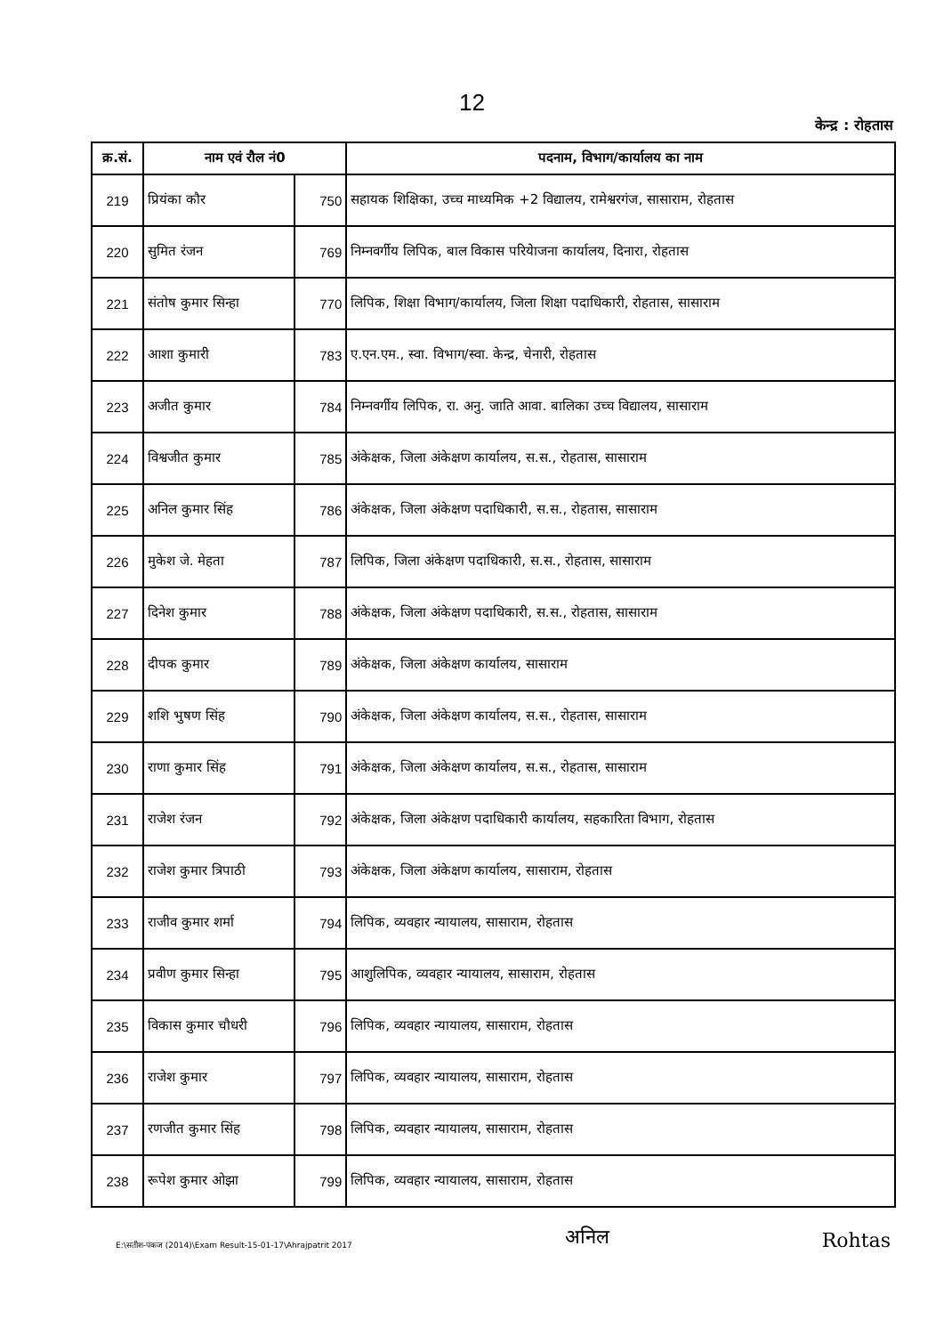12
केन्द्र : रोहतास
| क्र.सं. | नाम एवं रौल नं0 | | पदनाम, विभाग/कार्यालय का नाम |
| --- | --- | --- | --- |
| 219 | प्रियंका कौर | 750 | सहायक शिक्षिका, उच्च माध्यमिक +2 विद्यालय, रामेश्वरगंज, सासाराम, रोहतास |
| 220 | सुमित रंजन | 769 | निम्नवर्गीय लिपिक, बाल विकास परियेाजना कार्यालय, दिनारा, रोहतास |
| 221 | संतोष कुमार सिन्हा | 770 | लिपिक, शिक्षा विभाग/कार्यालय, जिला शिक्षा पदाधिकारी, रोहतास, सासाराम |
| 222 | आशा कुमारी | 783 | ए.एन.एम., स्वा. विभाग/स्वा. केन्द्र, चेनारी, रोहतास |
| 223 | अजीत कुमार | 784 | निम्नवर्गीय लिपिक, रा. अनु. जाति आवा. बालिका उच्च विद्यालय, सासाराम |
| 224 | विश्वजीत कुमार | 785 | अंकेक्षक, जिला अंकेक्षण कार्यालय, स.स., रोहतास, सासाराम |
| 225 | अनिल कुमार सिंह | 786 | अंकेक्षक, जिला अंकेक्षण पदाधिकारी, स.स., रोहतास, सासाराम |
| 226 | मुकेश जे. मेहता | 787 | लिपिक, जिला अंकेक्षण पदाधिकारी, स.स., रोहतास, सासाराम |
| 227 | दिनेश कुमार | 788 | अंकेक्षक, जिला अंकेक्षण पदाधिकारी, स.स., रोहतास, सासाराम |
| 228 | दीपक कुमार | 789 | अंकेक्षक, जिला अंकेक्षण कार्यालय, सासाराम |
| 229 | शशि भुषण सिंह | 790 | अंकेक्षक, जिला अंकेक्षण कार्यालय, स.स., रोहतास, सासाराम |
| 230 | राणा कुमार सिंह | 791 | अंकेक्षक, जिला अंकेक्षण कार्यालय, स.स., रोहतास, सासाराम |
| 231 | राजेश रंजन | 792 | अंकेक्षक, जिला अंकेक्षण पदाधिकारी कार्यालय, सहकारिता विभाग, रोहतास |
| 232 | राजेश कुमार त्रिपाठी | 793 | अंकेक्षक, जिला अंकेक्षण कार्यालय, सासाराम, रोहतास |
| 233 | राजीव कुमार शर्मा | 794 | लिपिक, व्यवहार न्यायालय, सासाराम, रोहतास |
| 234 | प्रवीण कुमार सिन्हा | 795 | आशुलिपिक, व्यवहार न्यायालय, सासाराम, रोहतास |
| 235 | विकास कुमार चौधरी | 796 | लिपिक, व्यवहार न्यायालय, सासाराम, रोहतास |
| 236 | राजेश कुमार | 797 | लिपिक, व्यवहार न्यायालय, सासाराम, रोहतास |
| 237 | रणजीत कुमार सिंह | 798 | लिपिक, व्यवहार न्यायालय, सासाराम, रोहतास |
| 238 | रूपेश कुमार ओझा | 799 | लिपिक, व्यवहार न्यायालय, सासाराम, रोहतास |
E:\सतीश-पंकज (2014)\Exam Result-15-01-17\Ahrajpatrit 2017
अनिल
Rohtas